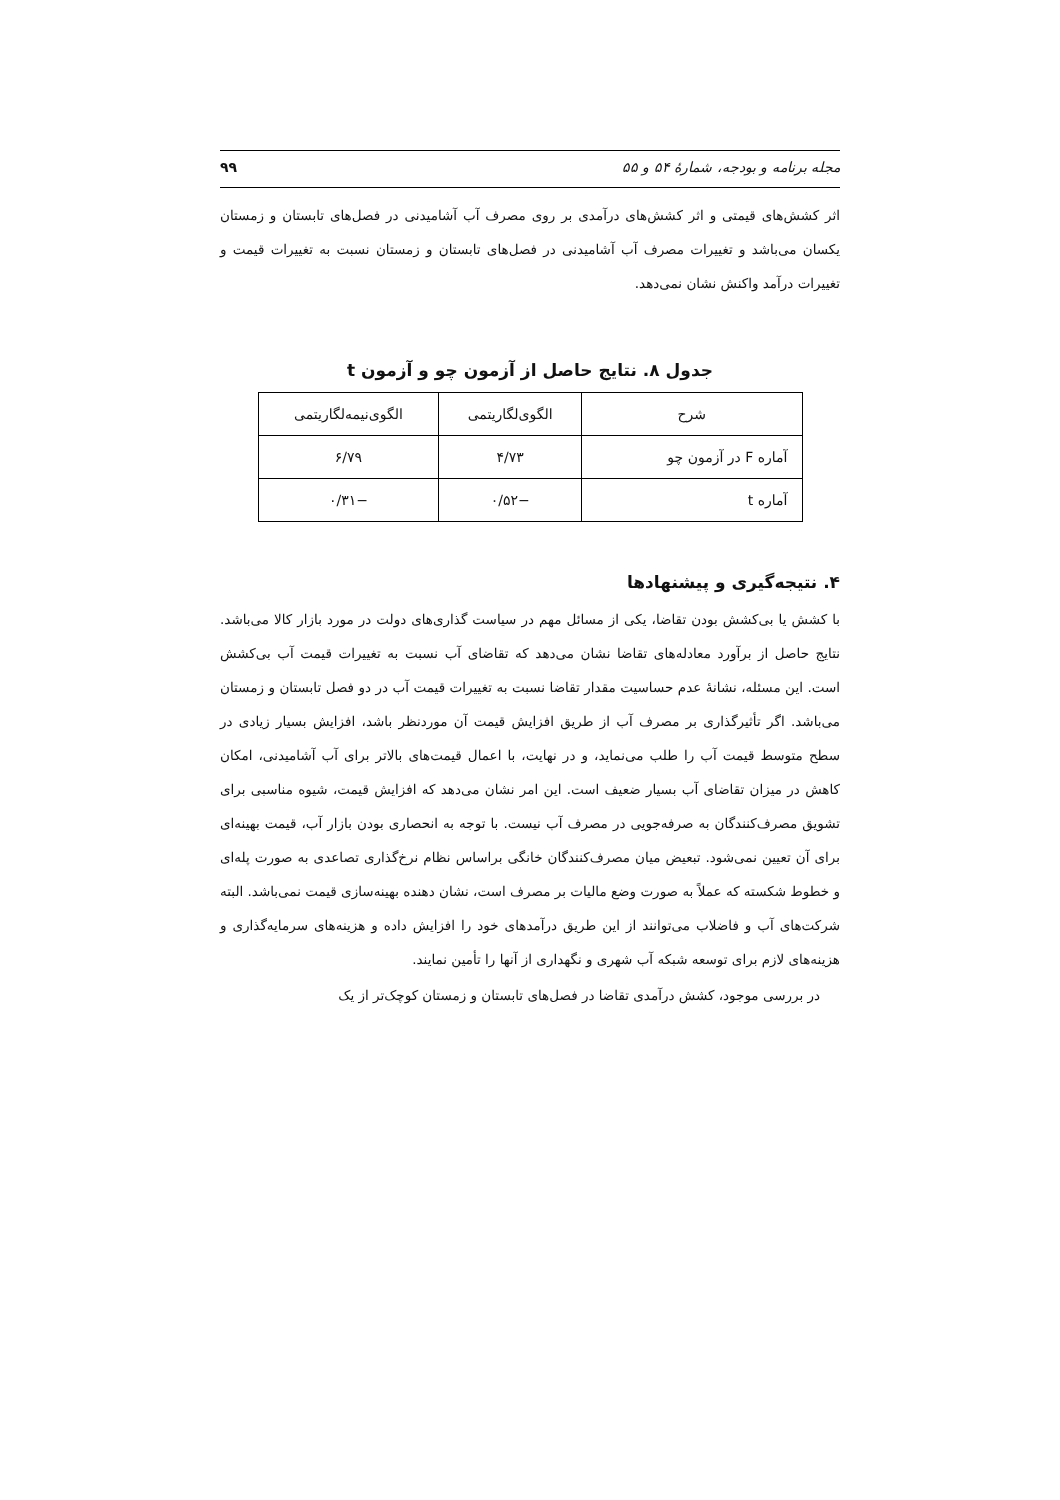مجله برنامه و بودجه، شمارهٔ ۵۴ و ۵۵ ۹۹
اثر کشش‌های قیمتی و اثر کشش‌های درآمدی بر روی مصرف آب آشامیدنی در فصل‌های تابستان و زمستان یکسان می‌باشد و تغییرات مصرف آب آشامیدنی در فصل‌های تابستان و زمستان نسبت به تغییرات قیمت و تغییرات درآمد واکنش نشان نمی‌دهد.
جدول ۸. نتایج حاصل از آزمون چو و آزمون t
| شرح | الگوی‌لگاریتمی | الگوی‌نیمه‌لگاریتمی |
| آماره F در آزمون چو | ۴/۷۳ | ۶/۷۹ |
| آماره t | −۰/۵۲ | −۰/۳۱ |
۴. نتیجه‌گیری و پیشنهادها
با کشش یا بی‌کشش بودن تقاضا، یکی از مسائل مهم در سیاست گذاری‌های دولت در مورد بازار کالا می‌باشد. نتایج حاصل از برآورد معادله‌های تقاضا نشان می‌دهد که تقاضای آب نسبت به تغییرات قیمت آب بی‌کشش است. این مسئله، نشانهٔ عدم حساسیت مقدار تقاضا نسبت به تغییرات قیمت آب در دو فصل تابستان و زمستان می‌باشد. اگر تأثیرگذاری بر مصرف آب از طریق افزایش قیمت آن موردنظر باشد، افزایش بسیار زیادی در سطح متوسط قیمت آب را طلب می‌نماید، و در نهایت، با اعمال قیمت‌های بالاتر برای آب آشامیدنی، امکان کاهش در میزان تقاضای آب بسیار ضعیف است. این امر نشان می‌دهد که افزایش قیمت، شیوه مناسبی برای تشویق مصرف‌کنندگان به صرفه‌جویی در مصرف آب نیست. با توجه به انحصاری بودن بازار آب، قیمت بهینه‌ای برای آن تعیین نمی‌شود. تبعیض میان مصرف‌کنندگان خانگی براساس نظام نرخ‌گذاری تصاعدی به صورت پله‌ای و خطوط شکسته که عملاً به صورت وضع مالیات بر مصرف است، نشان دهنده بهینه‌سازی قیمت نمی‌باشد. البته شرکت‌های آب و فاضلاب می‌توانند از این طریق درآمدهای خود را افزایش داده و هزینه‌های سرمایه‌گذاری و هزینه‌های لازم برای توسعه شبکه آب شهری و نگهداری از آنها را تأمین نمایند.
در بررسی موجود، کشش درآمدی تقاضا در فصل‌های تابستان و زمستان کوچک‌تر از یک